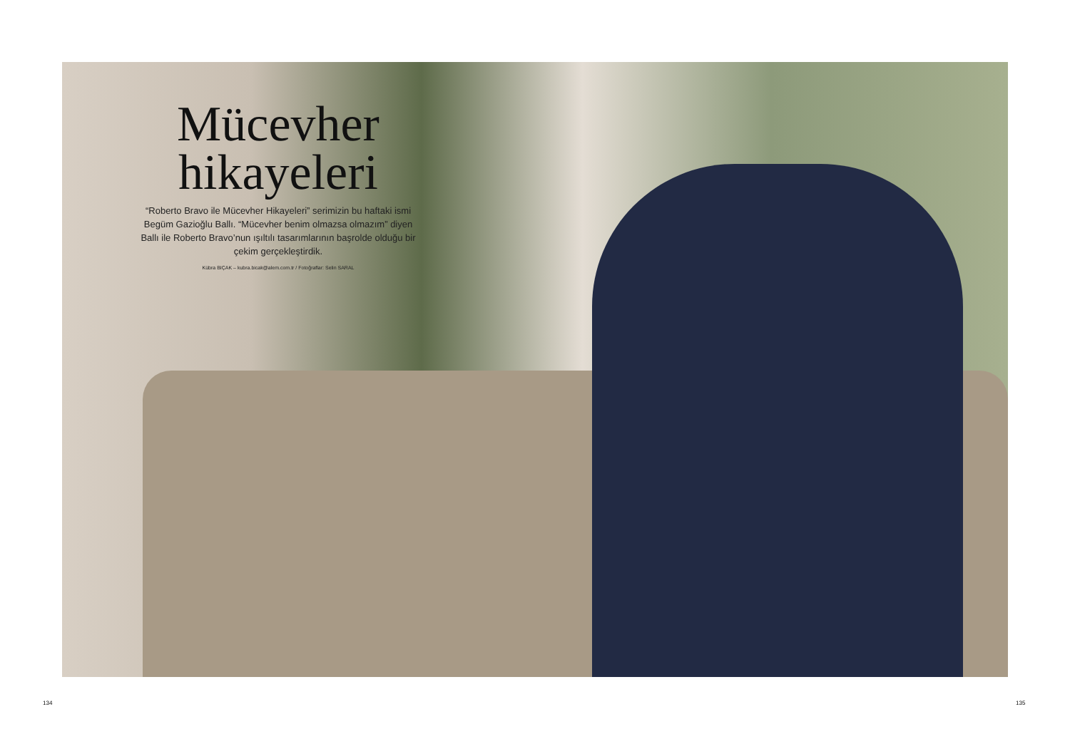Mücevher hikayeleri
“Roberto Bravo ile Mücevher Hikayeleri” serimizin bu haftaki ismi Begüm Gazioğlu Ballı. “Mücevher benim olmazsa olmazım” diyen Ballı ile Roberto Bravo’nun ışıltılı tasarımlarının başrolde olduğu bir çekim gerçekleştirdik.
Kübra BIÇAK – kubra.bicak@alem.com.tr / Fotoğraflar: Selin SARAL
134 135